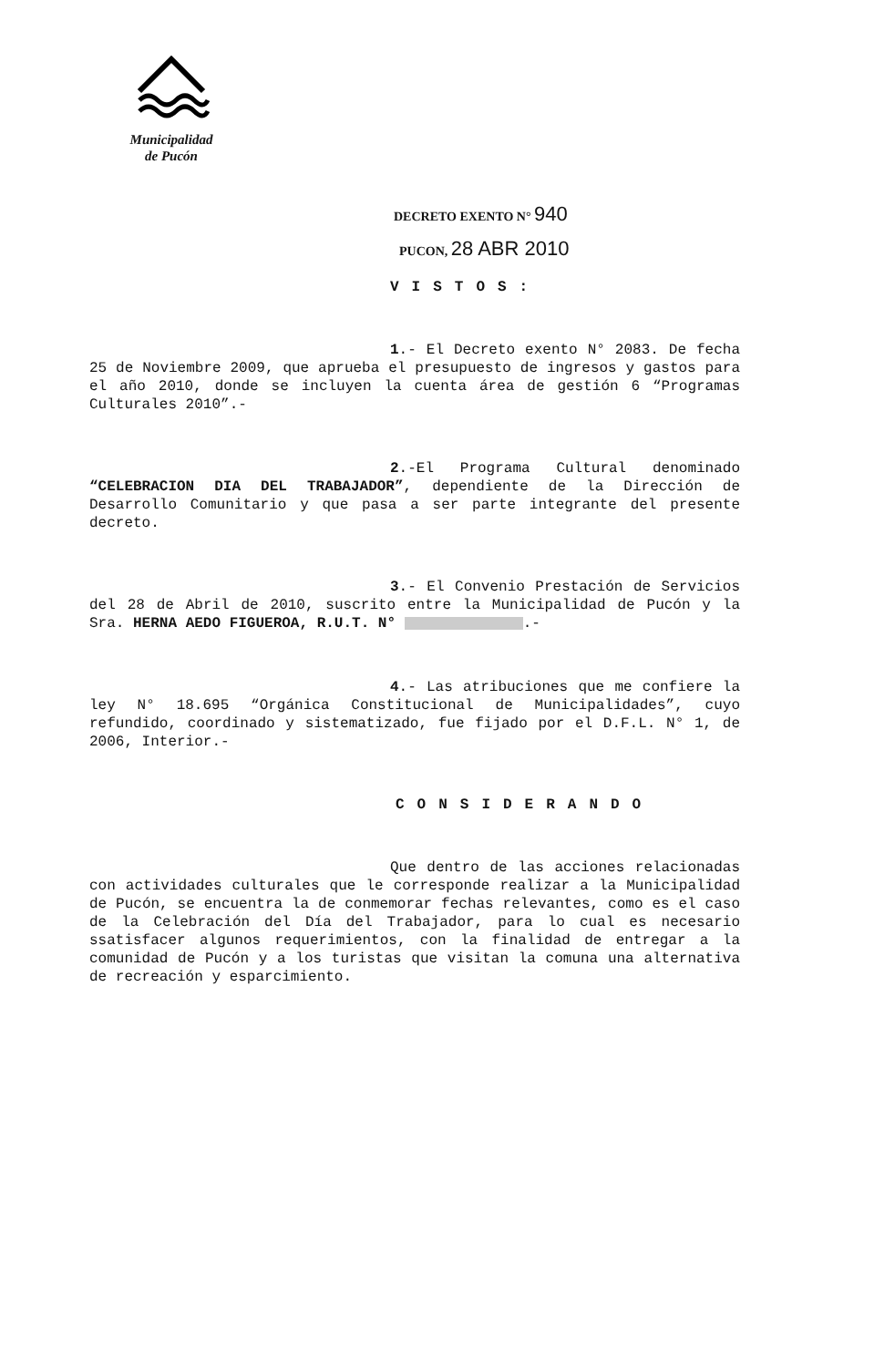Municipalidad
de Pucón
DECRETO EXENTO N° 940
PUCON, 28 ABR 2010
VISTOS:
1.- El Decreto exento N° 2083. De fecha 25 de Noviembre 2009, que aprueba el presupuesto de ingresos y gastos para el año 2010, donde se incluyen la cuenta área de gestión 6 “Programas Culturales 2010”.-
2.-El Programa Cultural denominado “CELEBRACION DIA DEL TRABAJADOR”, dependiente de la Dirección de Desarrollo Comunitario y que pasa a ser parte integrante del presente decreto.
3.- El Convenio Prestación de Servicios del 28 de Abril de 2010, suscrito entre la Municipalidad de Pucón y la Sra. HERNA AEDO FIGUEROA, R.U.T. N° .-
4.- Las atribuciones que me confiere la ley N° 18.695 “Orgánica Constitucional de Municipalidades”, cuyo refundido, coordinado y sistematizado, fue fijado por el D.F.L. N° 1, de 2006, Interior.-
CONSIDERANDO
Que dentro de las acciones relacionadas con actividades culturales que le corresponde realizar a la Municipalidad de Pucón, se encuentra la de conmemorar fechas relevantes, como es el caso de la Celebración del Día del Trabajador, para lo cual es necesario ssatisfacer algunos requerimientos, con la finalidad de entregar a la comunidad de Pucón y a los turistas que visitan la comuna una alternativa de recreación y esparcimiento.